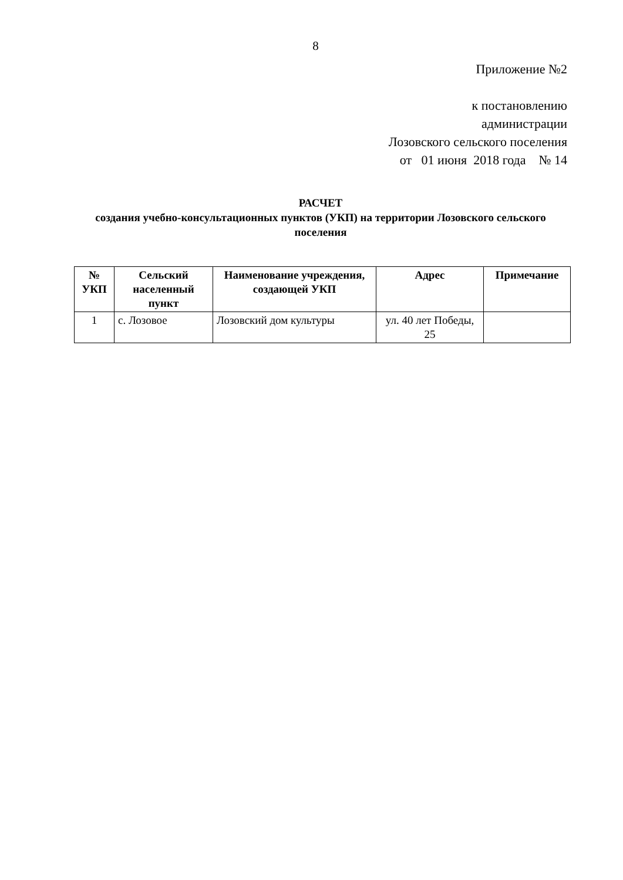8
Приложение №2
к постановлению
администрации
Лозовского сельского поселения
от 01 июня 2018 года № 14
РАСЧЕТ
создания учебно-консультационных пунктов (УКП) на территории Лозовского сельского поселения
| № УКП | Сельский населенный пункт | Наименование учреждения, создающей УКП | Адрес | Примечание |
| --- | --- | --- | --- | --- |
| 1 | с. Лозовое | Лозовский дом культуры | ул. 40 лет Победы, 25 | |